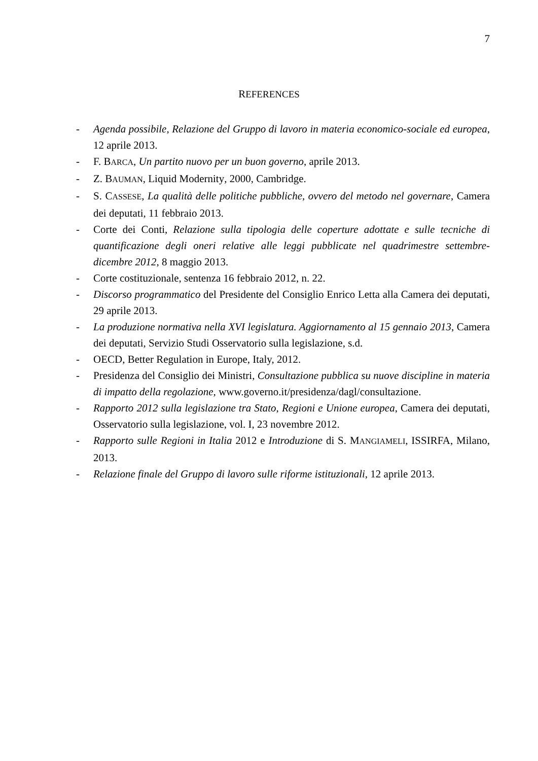7
REFERENCES
- Agenda possibile, Relazione del Gruppo di lavoro in materia economico-sociale ed europea, 12 aprile 2013.
- F. BARCA, Un partito nuovo per un buon governo, aprile 2013.
- Z. BAUMAN, Liquid Modernity, 2000, Cambridge.
- S. CASSESE, La qualità delle politiche pubbliche, ovvero del metodo nel governare, Camera dei deputati, 11 febbraio 2013.
- Corte dei Conti, Relazione sulla tipologia delle coperture adottate e sulle tecniche di quantificazione degli oneri relative alle leggi pubblicate nel quadrimestre settembre-dicembre 2012, 8 maggio 2013.
- Corte costituzionale, sentenza 16 febbraio 2012, n. 22.
- Discorso programmatico del Presidente del Consiglio Enrico Letta alla Camera dei deputati, 29 aprile 2013.
- La produzione normativa nella XVI legislatura. Aggiornamento al 15 gennaio 2013, Camera dei deputati, Servizio Studi Osservatorio sulla legislazione, s.d.
- OECD, Better Regulation in Europe, Italy, 2012.
- Presidenza del Consiglio dei Ministri, Consultazione pubblica su nuove discipline in materia di impatto della regolazione, www.governo.it/presidenza/dagl/consultazione.
- Rapporto 2012 sulla legislazione tra Stato, Regioni e Unione europea, Camera dei deputati, Osservatorio sulla legislazione, vol. I, 23 novembre 2012.
- Rapporto sulle Regioni in Italia 2012 e Introduzione di S. MANGIAMELI, ISSIRFA, Milano, 2013.
- Relazione finale del Gruppo di lavoro sulle riforme istituzionali, 12 aprile 2013.